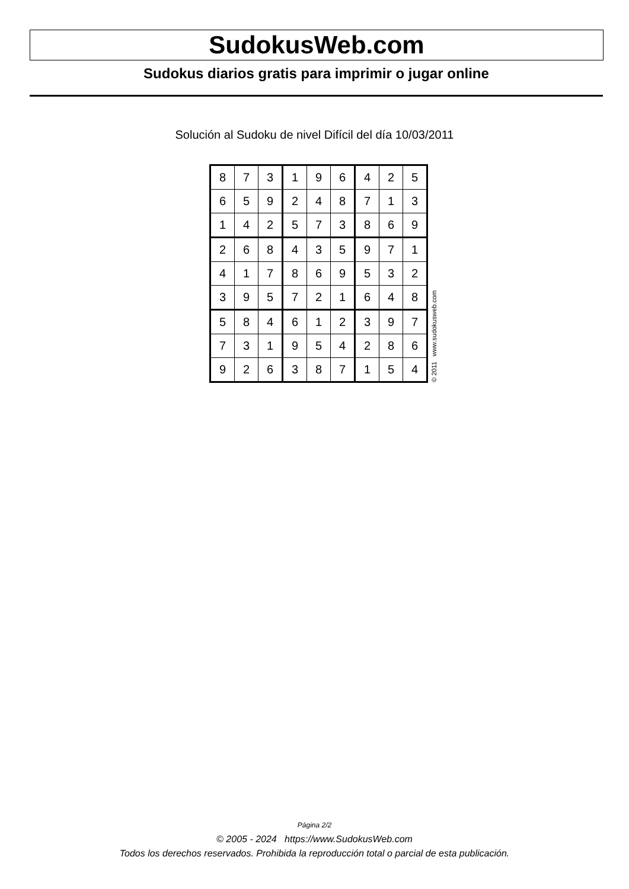SudokusWeb.com
Sudokus diarios gratis para imprimir o jugar online
Solución al Sudoku de nivel Difícil del día 10/03/2011
| 8 | 7 | 3 | 1 | 9 | 6 | 4 | 2 | 5 |
| 6 | 5 | 9 | 2 | 4 | 8 | 7 | 1 | 3 |
| 1 | 4 | 2 | 5 | 7 | 3 | 8 | 6 | 9 |
| 2 | 6 | 8 | 4 | 3 | 5 | 9 | 7 | 1 |
| 4 | 1 | 7 | 8 | 6 | 9 | 5 | 3 | 2 |
| 3 | 9 | 5 | 7 | 2 | 1 | 6 | 4 | 8 |
| 5 | 8 | 4 | 6 | 1 | 2 | 3 | 9 | 7 |
| 7 | 3 | 1 | 9 | 5 | 4 | 2 | 8 | 6 |
| 9 | 2 | 6 | 3 | 8 | 7 | 1 | 5 | 4 |
© 2011 www.sudokusweb.com
Página 2/2
© 2005 - 2024 https://www.SudokusWeb.com
Todos los derechos reservados. Prohibida la reproducción total o parcial de esta publicación.